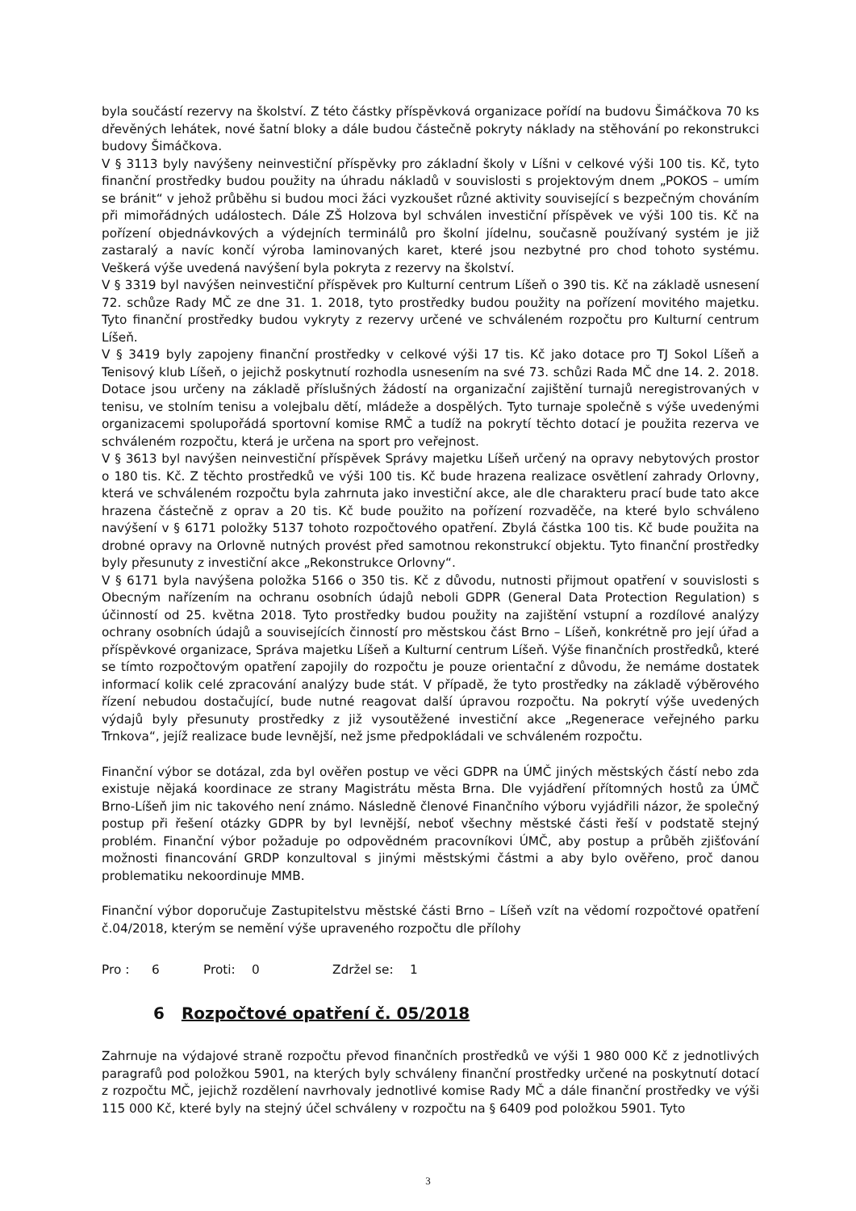byla součástí rezervy na školství. Z této částky příspěvková organizace pořídí na budovu Šimáčkova 70 ks dřevěných lehátek, nové šatní bloky a dále budou částečně pokryty náklady na stěhování po rekonstrukci budovy Šimáčkova.
V § 3113 byly navýšeny neinvestiční příspěvky pro základní školy v Líšni v celkové výši 100 tis. Kč, tyto finanční prostředky budou použity na úhradu nákladů v souvislosti s projektovým dnem „POKOS – umím se bránit“ v jehož průběhu si budou moci žáci vyzkoušet různé aktivity související s bezpečným chováním při mimořádných událostech. Dále ZŠ Holzova byl schválen investiční příspěvek ve výši 100 tis. Kč na pořízení objednávkových a výdejních terminálů pro školní jídelnu, současně používaný systém je již zastaralý a navíc končí výroba laminovaných karet, které jsou nezbytné pro chod tohoto systému. Veškerá výše uvedená navýšení byla pokryta z rezervy na školství.
V § 3319 byl navýšen neinvestiční příspěvek pro Kulturní centrum Líšeň o 390 tis. Kč na základě usnesení 72. schůze Rady MČ ze dne 31. 1. 2018, tyto prostředky budou použity na pořízení movitého majetku. Tyto finanční prostředky budou vykryty z rezervy určené ve schváleném rozpočtu pro Kulturní centrum Líšeň.
V § 3419 byly zapojeny finanční prostředky v celkové výši 17 tis. Kč jako dotace pro TJ Sokol Líšeň a Tenisový klub Líšeň, o jejichž poskytnutí rozhodla usnesením na své 73. schůzi Rada MČ dne 14. 2. 2018. Dotace jsou určeny na základě příslušných žádostí na organizační zajištění turnajů neregistrovaných v tenisu, ve stolním tenisu a volejbalu dětí, mládeže a dospělých. Tyto turnaje společně s výše uvedenými organizacemi spolupořádá sportovní komise RMČ a tudíž na pokrytí těchto dotací je použita rezerva ve schváleném rozpočtu, která je určena na sport pro veřejnost.
V § 3613 byl navýšen neinvestiční příspěvek Správy majetku Líšeň určený na opravy nebytových prostor o 180 tis. Kč. Z těchto prostředků ve výši 100 tis. Kč bude hrazena realizace osvětlení zahrady Orlovny, která ve schváleném rozpočtu byla zahrnuta jako investiční akce, ale dle charakteru prací bude tato akce hrazena částečně z oprav a 20 tis. Kč bude použito na pořízení rozvaděče, na které bylo schváleno navýšení v § 6171 položky 5137 tohoto rozpočtového opatření. Zbylá částka 100 tis. Kč bude použita na drobné opravy na Orlovně nutných provést před samotnou rekonstrukcí objektu. Tyto finanční prostředky byly přesunuty z investiční akce „Rekonstrukce Orlovny“.
V § 6171 byla navýšena položka 5166 o 350 tis. Kč z důvodu, nutnosti přijmout opatření v souvislosti s Obecným nařízením na ochranu osobních údajů neboli GDPR (General Data Protection Regulation) s účinností od 25. května 2018. Tyto prostředky budou použity na zajištění vstupní a rozdílové analýzy ochrany osobních údajů a souvisejících činností pro městskou část Brno – Líšeň, konkrétně pro její úřad a příspěvkové organizace, Správa majetku Líšeň a Kulturní centrum Líšeň. Výše finančních prostředků, které se tímto rozpočtovým opatření zapojily do rozpočtu je pouze orientační z důvodu, že nemáme dostatek informací kolik celé zpracování analýzy bude stát. V případě, že tyto prostředky na základě výběrového řízení nebudou dostačující, bude nutné reagovat další úpravou rozpočtu. Na pokrytí výše uvedených výdajů byly přesunuty prostředky z již vysoutěžené investiční akce „Regenerace veřejného parku Trnkova“, jejíž realizace bude levnější, než jsme předpokládali ve schváleném rozpočtu.
Finanční výbor se dotázal, zda byl ověřen postup ve věci GDPR na ÚMČ jiných městských částí nebo zda existuje nějaká koordinace ze strany Magistrátu města Brna. Dle vyjádření přítomných hostů za ÚMČ Brno-Líšeň jim nic takového není známo. Následně členové Finančního výboru vyjádřili názor, že společný postup při řešení otázky GDPR by byl levnější, neboť všechny městské části řeší v podstatě stejný problém. Finanční výbor požaduje po odpovědném pracovníkovi ÚMČ, aby postup a průběh zjišťování možnosti financování GRDP konzultoval s jinými městskými částmi a aby bylo ověřeno, proč danou problematiku nekoordinuje MMB.
Finanční výbor doporučuje Zastupitelstvu městské části Brno – Líšeň vzít na vědomí rozpočtové opatření č.04/2018, kterým se nemění výše upraveného rozpočtu dle přílohy
Pro : 6 Proti: 0 Zdržel se: 1
6 Rozpočtové opatření č. 05/2018
Zahrnuje na výdajové straně rozpočtu převod finančních prostředků ve výši 1 980 000 Kč z jednotlivých paragrafů pod položkou 5901, na kterých byly schváleny finanční prostředky určené na poskytnutí dotací z rozpočtu MČ, jejichž rozdělení navrhovaly jednotlivé komise Rady MČ a dále finanční prostředky ve výši 115 000 Kč, které byly na stejný účel schváleny v rozpočtu na § 6409 pod položkou 5901. Tyto
3